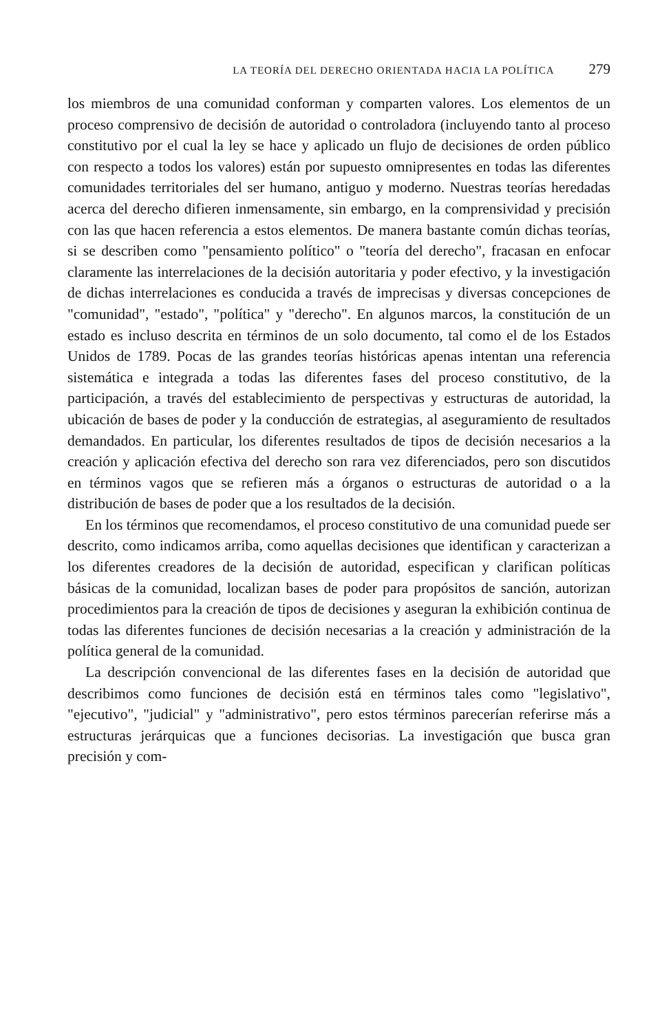LA TEORÍA DEL DERECHO ORIENTADA HACIA LA POLÍTICA 279
los miembros de una comunidad conforman y comparten valores. Los elementos de un proceso comprensivo de decisión de autoridad o controladora (incluyendo tanto al proceso constitutivo por el cual la ley se hace y aplicado un flujo de decisiones de orden público con respecto a todos los valores) están por supuesto omnipresentes en todas las diferentes comunidades territoriales del ser humano, antiguo y moderno. Nuestras teorías heredadas acerca del derecho difieren inmensamente, sin embargo, en la comprensividad y precisión con las que hacen referencia a estos elementos. De manera bastante común dichas teorías, si se describen como "pensamiento político" o "teoría del derecho", fracasan en enfocar claramente las interrelaciones de la decisión autoritaria y poder efectivo, y la investigación de dichas interrelaciones es conducida a través de imprecisas y diversas concepciones de "comunidad", "estado", "política" y "derecho". En algunos marcos, la constitución de un estado es incluso descrita en términos de un solo documento, tal como el de los Estados Unidos de 1789. Pocas de las grandes teorías históricas apenas intentan una referencia sistemática e integrada a todas las diferentes fases del proceso constitutivo, de la participación, a través del establecimiento de perspectivas y estructuras de autoridad, la ubicación de bases de poder y la conducción de estrategias, al aseguramiento de resultados demandados. En particular, los diferentes resultados de tipos de decisión necesarios a la creación y aplicación efectiva del derecho son rara vez diferenciados, pero son discutidos en términos vagos que se refieren más a órganos o estructuras de autoridad o a la distribución de bases de poder que a los resultados de la decisión.
En los términos que recomendamos, el proceso constitutivo de una comunidad puede ser descrito, como indicamos arriba, como aquellas decisiones que identifican y caracterizan a los diferentes creadores de la decisión de autoridad, especifican y clarifican políticas básicas de la comunidad, localizan bases de poder para propósitos de sanción, autorizan procedimientos para la creación de tipos de decisiones y aseguran la exhibición continua de todas las diferentes funciones de decisión necesarias a la creación y administración de la política general de la comunidad.
La descripción convencional de las diferentes fases en la decisión de autoridad que describimos como funciones de decisión está en términos tales como "legislativo", "ejecutivo", "judicial" y "administrativo", pero estos términos parecerían referirse más a estructuras jerárquicas que a funciones decisorias. La investigación que busca gran precisión y com-